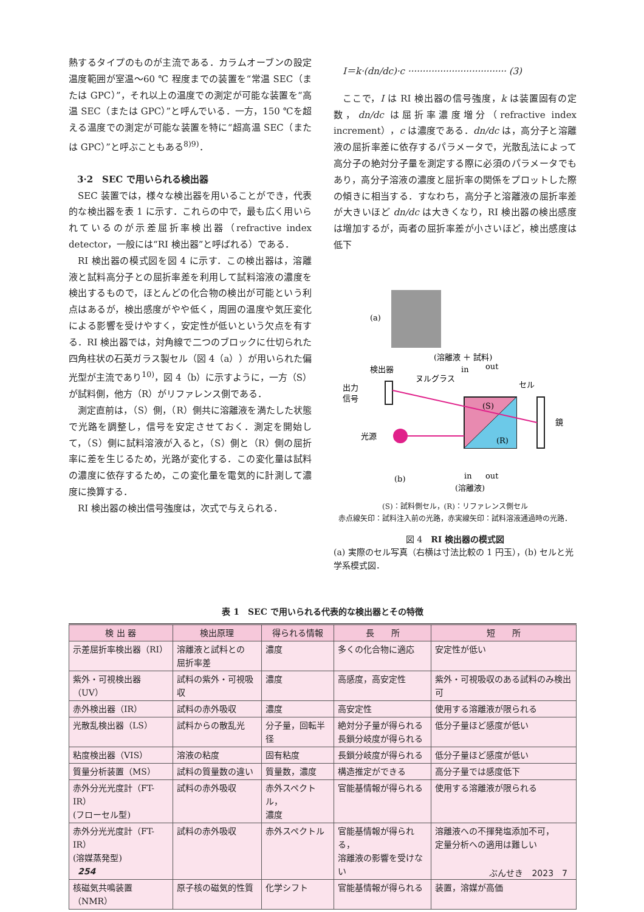熱するタイプのものが主流である．カラムオーブンの設定温度範囲が室温～60 ℃ 程度までの装置を“常温 SEC（または GPC）”，それ以上の温度での測定が可能な装置を“高温 SEC（または GPC）”と呼んでいる．一方，150 ℃を超える温度での測定が可能な装置を特に“超高温 SEC（または GPC）”と呼ぶこともある<sup>8)9)</sup>．
3·2　SEC で用いられる検出器
SEC 装置では，様々な検出器を用いることができ，代表的な検出器を表 1 に示す．これらの中で，最も広く用いられているのが示差屈折率検出器（refractive index detector，一般には“RI 検出器”と呼ばれる）である．
RI 検出器の模式図を図 4 に示す．この検出器は，溶離液と試料高分子との屈折率差を利用して試料溶液の濃度を検出するもので，ほとんどの化合物の検出が可能という利点はあるが，検出感度がやや低く，周囲の温度や気圧変化による影響を受けやすく，安定性が低いという欠点を有する．RI 検出器では，対角線で二つのブロックに仕切られた四角柱状の石英ガラス製セル（図 4（a））が用いられた偏光型が主流であり<sup>10)</sup>，図 4（b）に示すように，一方（S）が試料側，他方（R）がリファレンス側である．
測定直前は，（S）側，（R）側共に溶離液を満たした状態で光路を調整し，信号を安定させておく．測定を開始して，（S）側に試料溶液が入ると，（S）側と（R）側の屈折率に差を生じるため，光路が変化する．この変化量は試料の濃度に依存するため，この変化量を電気的に計測して濃度に換算する．
RI 検出器の検出信号強度は，次式で与えられる．
I＝k·(dn/dc)·c ·································· (3)
ここで，I は RI 検出器の信号強度，k は装置固有の定数，dn/dc は屈折率濃度増分（refractive index increment），c は濃度である．dn/dc は，高分子と溶離液の屈折率差に依存するパラメータで，光散乱法によって高分子の絶対分子量を測定する際に必須のパラメータでもあり，高分子溶液の濃度と屈折率の関係をプロットした際の傾きに相当する．すなわち，高分子と溶離液の屈折率差が大きいほど dn/dc は大きくなり，RI 検出器の検出感度は増加するが，両者の屈折率差が小さいほど，検出感度は低下
(a)
(溶離液 ＋ 試料)
検出器
ヌルグラス
in
out
セル
出力
信号
(S)
(R)
鏡
光源
(b)
in
out
(溶離液)
(S)：試料側セル，(R)：リファレンス側セル
赤点線矢印：試料注入前の光路，赤実線矢印：試料溶液通過時の光路．
図 4　RI 検出器の模式図
(a) 実際のセル写真（右横は寸法比較の 1 円玉），(b) セルと光学系模式図．
表 1　SEC で用いられる代表的な検出器とその特徴
| 検 出 器 | 検出原理 | 得られる情報 | 長 所 | 短 所 |
| --- | --- | --- | --- | --- |
| 示差屈折率検出器（RI） | 溶離液と試料との 屈折率差 | 濃度 | 多くの化合物に適応 | 安定性が低い |
| 紫外・可視検出器（UV） | 試料の紫外・可視吸収 | 濃度 | 高感度，高安定性 | 紫外・可視吸収のある試料のみ検出可 |
| 赤外検出器（IR） | 試料の赤外吸収 | 濃度 | 高安定性 | 使用する溶離液が限られる |
| 光散乱検出器（LS） | 試料からの散乱光 | 分子量，回転半径 | 絶対分子量が得られる 長鎖分岐度が得られる | 低分子量ほど感度が低い |
| 粘度検出器（VIS） | 溶液の粘度 | 固有粘度 | 長鎖分岐度が得られる | 低分子量ほど感度が低い |
| 質量分析装置（MS） | 試料の質量数の違い | 質量数，濃度 | 構造推定ができる | 高分子量では感度低下 |
| 赤外分光光度計（FT-IR） (フローセル型) | 試料の赤外吸収 | 赤外スペクトル， 濃度 | 官能基情報が得られる | 使用する溶離液が限られる |
| 赤外分光光度計（FT-IR） (溶媒蒸発型) | 試料の赤外吸収 | 赤外スペクトル | 官能基情報が得られる， 溶離液の影響を受けない | 溶離液への不揮発塩添加不可， 定量分析への適用は難しい |
| 核磁気共鳴装置（NMR） | 原子核の磁気的性質 | 化学シフト | 官能基情報が得られる | 装置，溶媒が高価 |
254 ぶんせき　2023　7